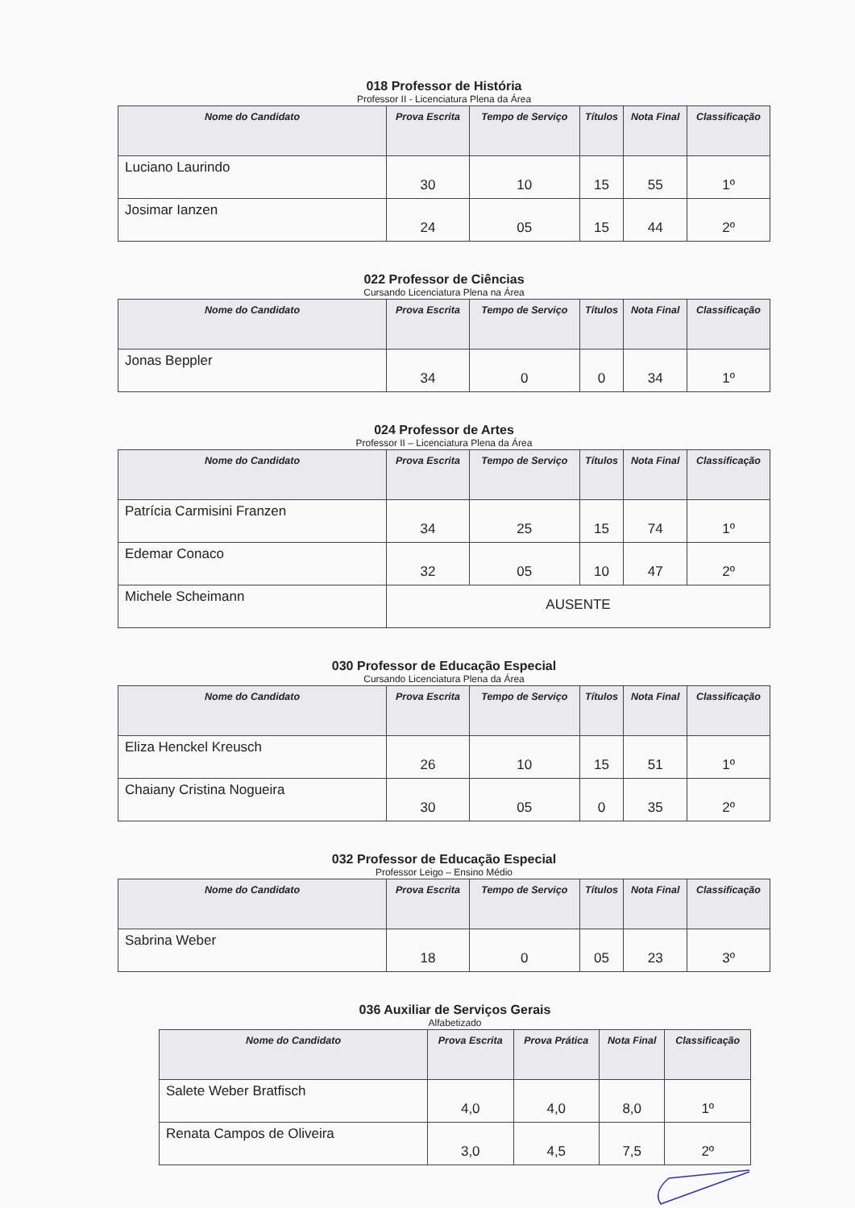018 Professor de História
Professor II - Licenciatura Plena da Área
| Nome do Candidato | Prova Escrita | Tempo de Serviço | Títulos | Nota Final | Classificação |
| --- | --- | --- | --- | --- | --- |
| Luciano Laurindo | 30 | 10 | 15 | 55 | 1º |
| Josimar Ianzen | 24 | 05 | 15 | 44 | 2º |
022 Professor de Ciências
Cursando Licenciatura Plena na Área
| Nome do Candidato | Prova Escrita | Tempo de Serviço | Títulos | Nota Final | Classificação |
| --- | --- | --- | --- | --- | --- |
| Jonas Beppler | 34 | 0 | 0 | 34 | 1º |
024 Professor de Artes
Professor II – Licenciatura Plena da Área
| Nome do Candidato | Prova Escrita | Tempo de Serviço | Títulos | Nota Final | Classificação |
| --- | --- | --- | --- | --- | --- |
| Patrícia Carmisini Franzen | 34 | 25 | 15 | 74 | 1º |
| Edemar Conaco | 32 | 05 | 10 | 47 | 2º |
| Michele Scheimann | AUSENTE | | | | |
030 Professor de Educação Especial
Cursando Licenciatura Plena da Área
| Nome do Candidato | Prova Escrita | Tempo de Serviço | Títulos | Nota Final | Classificação |
| --- | --- | --- | --- | --- | --- |
| Eliza Henckel Kreusch | 26 | 10 | 15 | 51 | 1º |
| Chaiany Cristina Nogueira | 30 | 05 | 0 | 35 | 2º |
032 Professor de Educação Especial
Professor Leigo – Ensino Médio
| Nome do Candidato | Prova Escrita | Tempo de Serviço | Títulos | Nota Final | Classificação |
| --- | --- | --- | --- | --- | --- |
| Sabrina Weber | 18 | 0 | 05 | 23 | 3º |
036 Auxiliar de Serviços Gerais
Alfabetizado
| Nome do Candidato | Prova Escrita | Prova Prática | Nota Final | Classificação |
| --- | --- | --- | --- | --- |
| Salete Weber Bratfisch | 4,0 | 4,0 | 8,0 | 1º |
| Renata Campos de Oliveira | 3,0 | 4,5 | 7,5 | 2º |